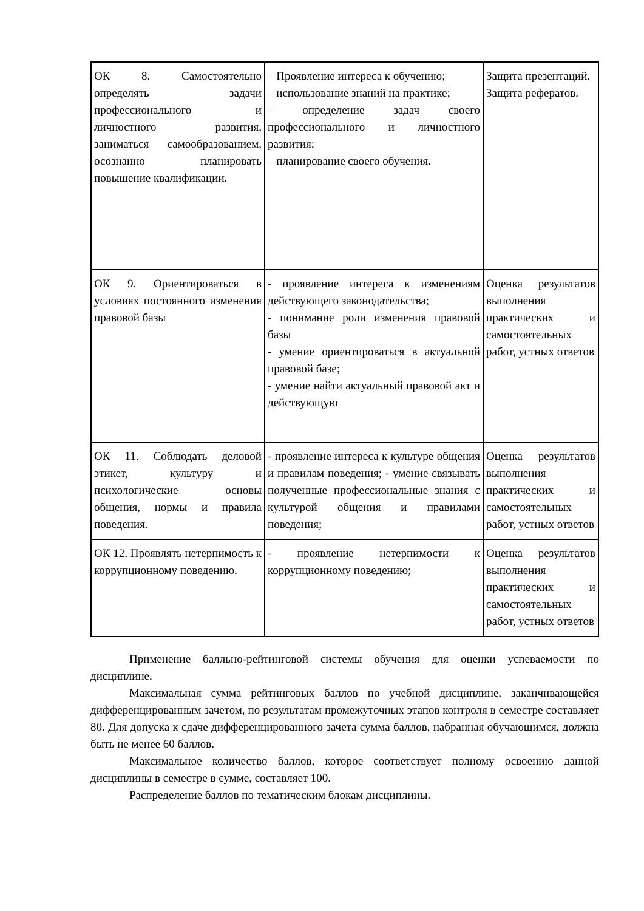| ОК 8. Самостоятельно определять задачи профессионального и личностного развития, заниматься самообразованием, осознанно планировать повышение квалификации. | – Проявление интереса к обучению; – использование знаний на практике; – определение задач своего профессионального и личностного развития; – планирование своего обучения. | Защита презентаций. Защита рефератов. |
| ОК 9. Ориентироваться в условиях постоянного изменения правовой базы | - проявление интереса к изменениям действующего законодательства; - понимание роли изменения правовой базы - умение ориентироваться в актуальной правовой базе; - умение найти актуальный правовой акт и действующую | Оценка результатов выполнения практических и самостоятельных работ, устных ответов |
| ОК 11. Соблюдать деловой этикет, культуру и психологические основы общения, нормы и правила поведения. | - проявление интереса к культуре общения и правилам поведения; - умение связывать полученные профессиональные знания с культурой общения и правилами поведения; | Оценка результатов выполнения практических и самостоятельных работ, устных ответов |
| ОК 12. Проявлять нетерпимость к коррупционному поведению. | - проявление нетерпимости к коррупционному поведению; | Оценка результатов выполнения практических и самостоятельных работ, устных ответов |
Применение балльно-рейтинговой системы обучения для оценки успеваемости по дисциплине.
Максимальная сумма рейтинговых баллов по учебной дисциплине, заканчивающейся дифференцированным зачетом, по результатам промежуточных этапов контроля в семестре составляет 80. Для допуска к сдаче дифференцированного зачета сумма баллов, набранная обучающимся, должна быть не менее 60 баллов.
Максимальное количество баллов, которое соответствует полному освоению данной дисциплины в семестре в сумме, составляет 100.
Распределение баллов по тематическим блокам дисциплины.